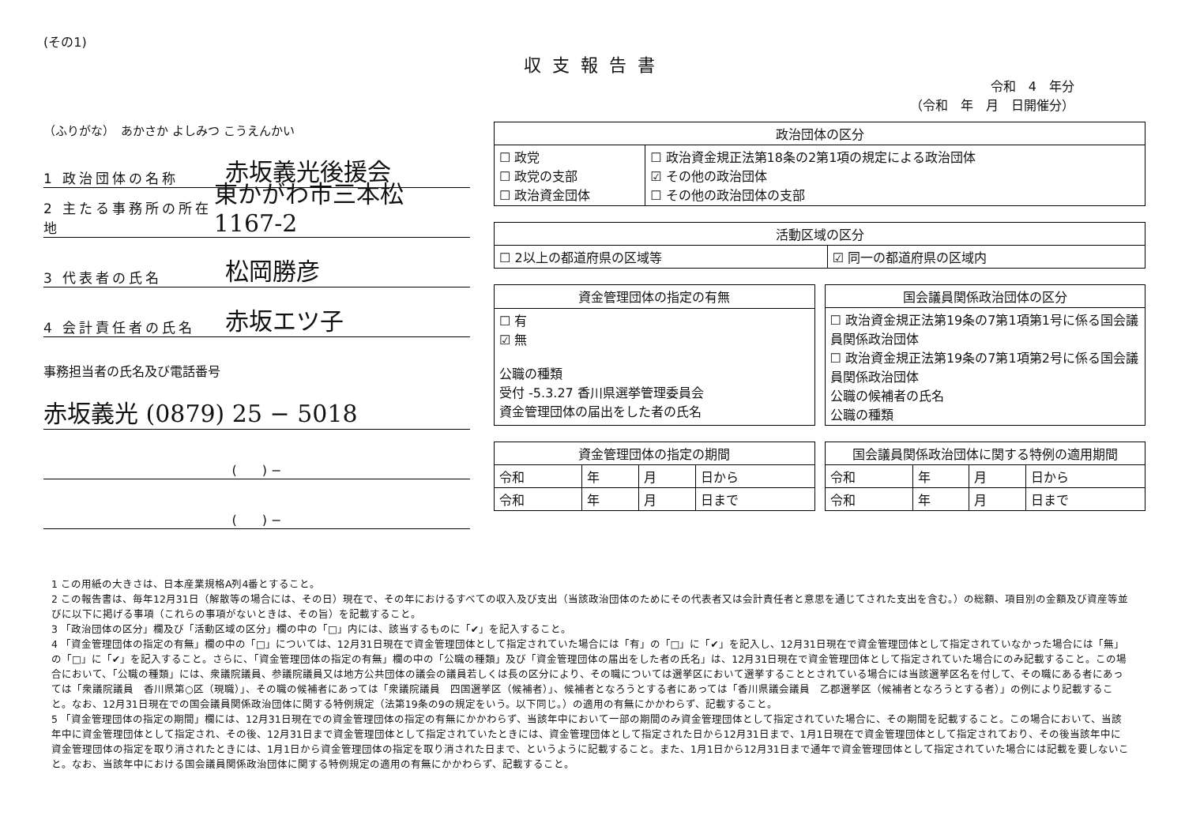(その1)
収支報告書
令和　4　年分
（令和　年　月　日開催分）
（ふりがな）　あかさか よしみつ こうえんかい
1 政治団体の名称 赤坂義光後援会
2 主たる事務所の所在地 東かがわ市三本松1167-2
3 代表者の氏名 松岡勝彦
4 会計責任者の氏名 赤坂エツ子
事務担当者の氏名及び電話番号
赤坂義光 (0879) 25 − 5018
(　　) −
(　　) −
| 政治団体の区分 | |
| --- | --- |
| ☐ 政党 ☐ 政党の支部 ☐ 政治資金団体 | ☐ 政治資金規正法第18条の2第1項の規定による政治団体 ☑ その他の政治団体 ☐ その他の政治団体の支部 |
| 活動区域の区分 | |
| --- | --- |
| ☐ 2以上の都道府県の区域等 | ☑ 同一の都道府県の区域内 |
| 資金管理団体の指定の有無 |
| --- |
| ☐ 有 ☑ 無 公職の種類 受付 -5.3.27 香川県選挙管理委員会 資金管理団体の届出をした者の氏名 |
| 国会議員関係政治団体の区分 |
| --- |
| ☐ 政治資金規正法第19条の7第1項第1号に係る国会議員関係政治団体 ☐ 政治資金規正法第19条の7第1項第2号に係る国会議員関係政治団体 公職の候補者の氏名 公職の種類 |
| 資金管理団体の指定の期間 | | | |
| --- | --- | --- | --- |
| 令和 | 年 | 月 | 日から |
| 令和 | 年 | 月 | 日まで |
| 国会議員関係政治団体に関する特例の適用期間 | | | |
| --- | --- | --- | --- |
| 令和 | 年 | 月 | 日から |
| 令和 | 年 | 月 | 日まで |
1 この用紙の大きさは、日本産業規格A列4番とすること。
2 この報告書は、毎年12月31日（解散等の場合には、その日）現在で、その年におけるすべての収入及び支出（当該政治団体のためにその代表者又は会計責任者と意思を通じてされた支出を含む。）の総額、項目別の金額及び資産等並びに以下に掲げる事項（これらの事項がないときは、その旨）を記載すること。
3 「政治団体の区分」欄及び「活動区域の区分」欄の中の「□」内には、該当するものに「✔」を記入すること。
4 「資金管理団体の指定の有無」欄の中の「□」については、12月31日現在で資金管理団体として指定されていた場合には「有」の「□」に「✔」を記入し、12月31日現在で資金管理団体として指定されていなかった場合には「無」の「□」に「✔」を記入すること。さらに、「資金管理団体の指定の有無」欄の中の「公職の種類」及び「資金管理団体の届出をした者の氏名」は、12月31日現在で資金管理団体として指定されていた場合にのみ記載すること。この場合において、「公職の種類」には、衆議院議員、参議院議員又は地方公共団体の議会の議員若しくは長の区分により、その職については選挙区において選挙することとされている場合には当該選挙区名を付して、その職にある者にあっては「衆議院議員　香川県第○区（現職）」、その職の候補者にあっては「衆議院議員　四国選挙区（候補者）」、候補者となろうとする者にあっては「香川県議会議員　乙郡選挙区（候補者となろうとする者）」の例により記載すること。なお、12月31日現在での国会議員関係政治団体に関する特例規定（法第19条の9の規定をいう。以下同じ。）の適用の有無にかかわらず、記載すること。
5 「資金管理団体の指定の期間」欄には、12月31日現在での資金管理団体の指定の有無にかかわらず、当該年中において一部の期間のみ資金管理団体として指定されていた場合に、その期間を記載すること。この場合において、当該年中に資金管理団体として指定され、その後、12月31日まで資金管理団体として指定されていたときには、資金管理団体として指定された日から12月31日まで、1月1日現在で資金管理団体として指定されており、その後当該年中に資金管理団体の指定を取り消されたときには、1月1日から資金管理団体の指定を取り消された日まで、というように記載すること。また、1月1日から12月31日まで通年で資金管理団体として指定されていた場合には記載を要しないこと。なお、当該年中における国会議員関係政治団体に関する特例規定の適用の有無にかかわらず、記載すること。